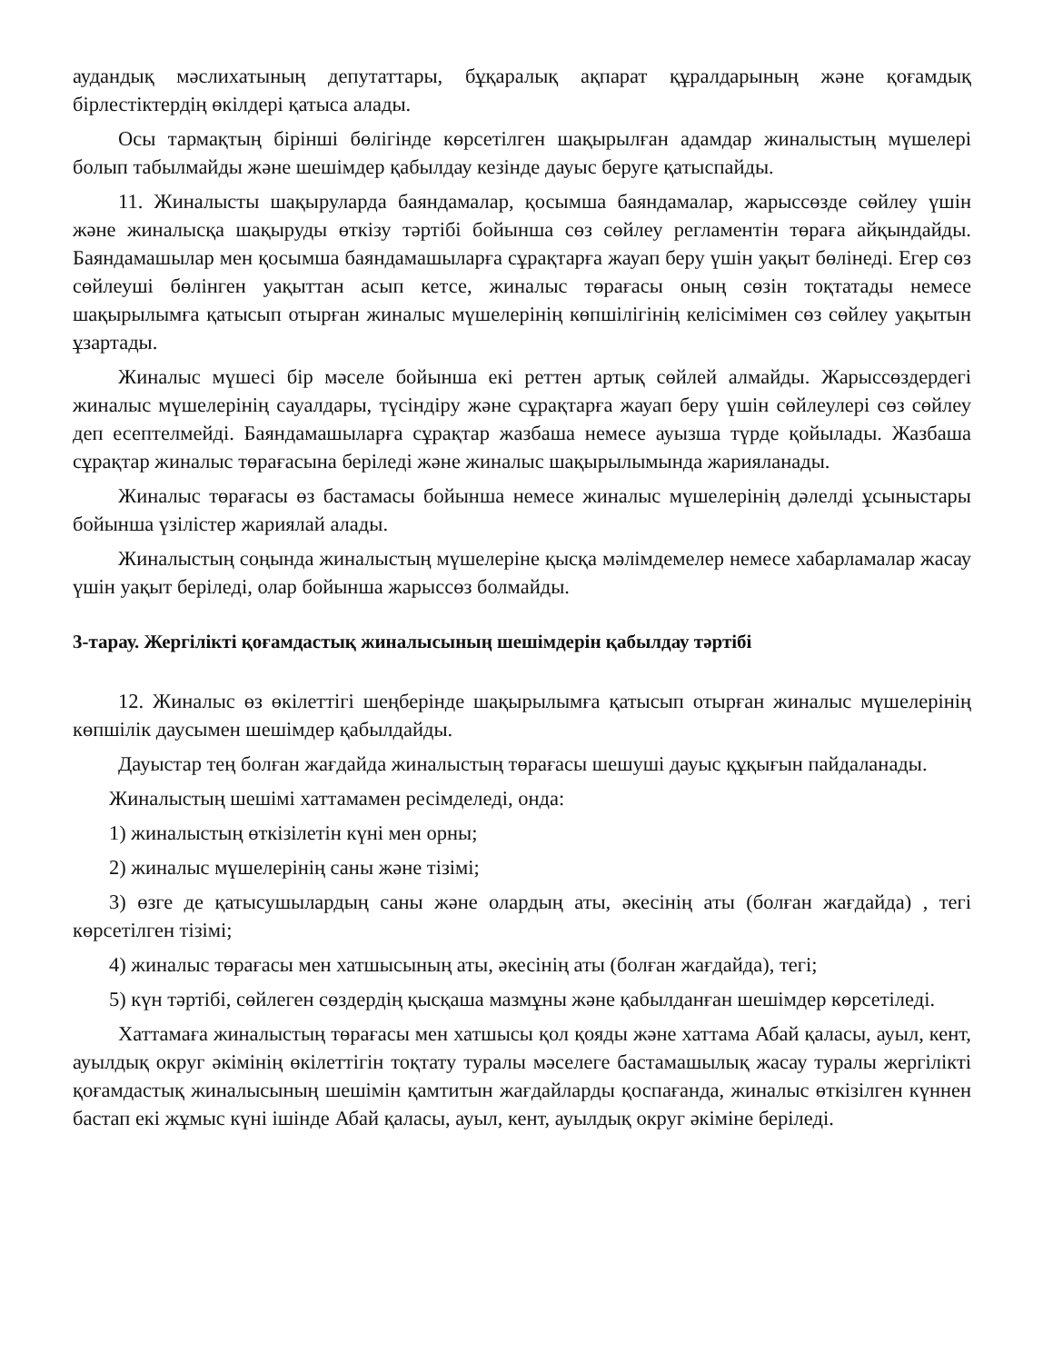аудандық мәслихатының депутаттары, бұқаралық ақпарат құралдарының және қоғамдық бірлестіктердің өкілдері қатыса алады.
Осы тармақтың бірінші бөлігінде көрсетілген шақырылған адамдар жиналыстың мүшелері болып табылмайды және шешімдер қабылдау кезінде дауыс беруге қатыспайды.
11. Жиналысты шақыруларда баяндамалар, қосымша баяндамалар, жарыссөзде сөйлеу үшін және жиналысқа шақыруды өткізу тәртібі бойынша сөз сөйлеу регламентін төраға айқындайды. Баяндамашылар мен қосымша баяндамашыларға сұрақтарға жауап беру үшін уақыт бөлінеді. Егер сөз сөйлеуші бөлінген уақыттан асып кетсе, жиналыс төрағасы оның сөзін тоқтатады немесе шақырылымға қатысып отырған жиналыс мүшелерінің көпшілігінің келісімімен сөз сөйлеу уақытын ұзартады.
Жиналыс мүшесі бір мәселе бойынша екі реттен артық сөйлей алмайды. Жарыссөздердегі жиналыс мүшелерінің сауалдары, түсіндіру және сұрақтарға жауап беру үшін сөйлеулері сөз сөйлеу деп есептелмейді. Баяндамашыларға сұрақтар жазбаша немесе ауызша түрде қойылады. Жазбаша сұрақтар жиналыс төрағасына беріледі және жиналыс шақырылымында жарияланады.
Жиналыс төрағасы өз бастамасы бойынша немесе жиналыс мүшелерінің дәлелді ұсыныстары бойынша үзілістер жариялай алады.
Жиналыстың соңында жиналыстың мүшелеріне қысқа мәлімдемелер немесе хабарламалар жасау үшін уақыт беріледі, олар бойынша жарыссөз болмайды.
3-тарау. Жергілікті қоғамдастық жиналысының шешімдерін қабылдау тәртібі
12. Жиналыс өз өкілеттігі шеңберінде шақырылымға қатысып отырған жиналыс мүшелерінің көпшілік даусымен шешімдер қабылдайды.
Дауыстар тең болған жағдайда жиналыстың төрағасы шешуші дауыс құқығын пайдаланады.
Жиналыстың шешімі хаттамамен ресімделеді, онда:
1) жиналыстың өткізілетін күні мен орны;
2) жиналыс мүшелерінің саны және тізімі;
3) өзге де қатысушылардың саны және олардың аты, әкесінің аты (болған жағдайда) , тегі көрсетілген тізімі;
4) жиналыс төрағасы мен хатшысының аты, әкесінің аты (болған жағдайда), тегі;
5) күн тәртібі, сөйлеген сөздердің қысқаша мазмұны және қабылданған шешімдер көрсетіледі.
Хаттамаға жиналыстың төрағасы мен хатшысы қол қояды және хаттама Абай қаласы, ауыл, кент, ауылдық округ әкімінің өкілеттігін тоқтату туралы мәселеге бастамашылық жасау туралы жергілікті қоғамдастық жиналысының шешімін қамтитын жағдайларды қоспағанда, жиналыс өткізілген күннен бастап екі жұмыс күні ішінде Абай қаласы, ауыл, кент, ауылдық округ әкіміне беріледі.